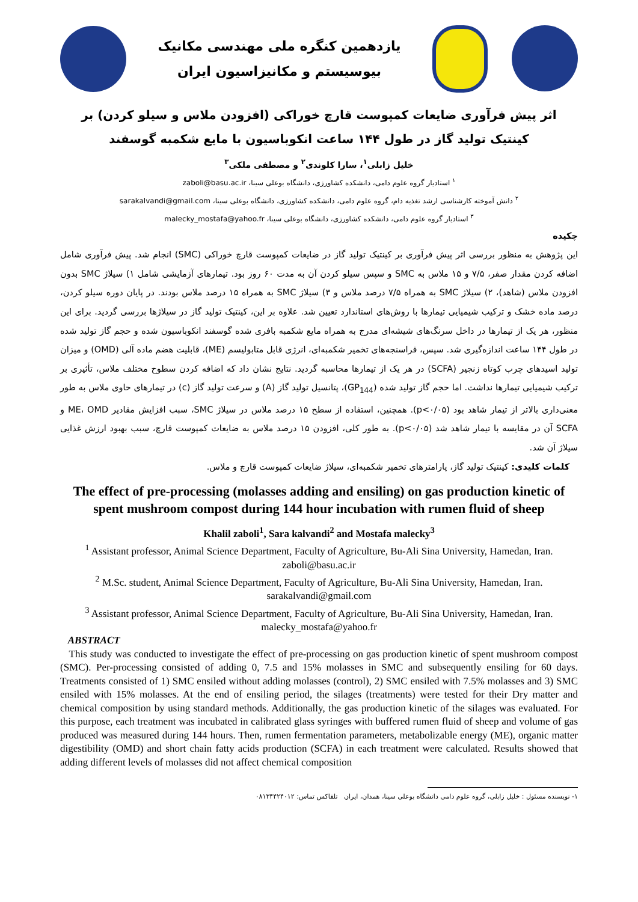یازدهمین کنگره ملی مهندسی مکانیک
بیوسیستم و مکانیزاسیون ایران
اثر پیش فرآوری ضایعات کمپوست قارچ خوراکی (افزودن ملاس و سیلو کردن) بر کینتیک تولید گاز در طول ۱۴۴ ساعت انکوباسیون با مایع شکمبه گوسفند
خلیل زابلی<sup>۱</sup>، سارا کلوندی<sup>۲</sup> و مصطفی ملکی<sup>۳</sup>
<sup>۱</sup> استادیار گروه علوم دامی، دانشکده کشاورزی، دانشگاه بوعلی سینا، zaboli@basu.ac.ir
<sup>۲</sup> دانش آموخته کارشناسی ارشد تغذیه دام، گروه علوم دامی، دانشکده کشاورزی، دانشگاه بوعلی سینا، sarakalvandi@gmail.com
<sup>۳</sup> استادیار گروه علوم دامی، دانشکده کشاورزی، دانشگاه بوعلی سینا، malecky_mostafa@yahoo.fr
چکیده
این پژوهش به منظور بررسی اثر پیش فرآوری بر کینتیک تولید گاز در ضایعات کمپوست قارچ خوراکی (SMC) انجام شد. پیش فرآوری شامل اضافه کردن مقدار صفر، ۷/۵ و ۱۵ ملاس به SMC و سپس سیلو کردن آن به مدت ۶۰ روز بود. تیمارهای آزمایشی شامل ۱) سیلاژ SMC بدون افزودن ملاس (شاهد)، ۲) سیلاژ SMC به همراه ۷/۵ درصد ملاس و ۳) سیلاژ SMC به همراه ۱۵ درصد ملاس بودند. در پایان دوره سیلو کردن، درصد ماده خشک و ترکیب شیمیایی تیمارها با روش‌های استاندارد تعیین شد. علاوه بر این، کینتیک تولید گاز در سیلاژها بررسی گردید. برای این منظور، هر یک از تیمارها در داخل سرنگ‌های شیشه‌ای مدرج به همراه مایع شکمبه بافری شده گوسفند انکوباسیون شده و حجم گاز تولید شده در طول ۱۴۴ ساعت اندازه‌گیری شد. سپس، فراسنجه‌های تخمیر شکمبه‌ای، انرژی قابل متابولیسم (ME)، قابلیت هضم ماده آلی (OMD) و میزان تولید اسیدهای چرب کوتاه زنجیر (SCFA) در هر یک از تیمارها محاسبه گردید. نتایج نشان داد که اضافه کردن سطوح مختلف ملاس، تأثیری بر ترکیب شیمیایی تیمارها نداشت. اما حجم گاز تولید شده (GP<sub>144</sub>)، پتانسیل تولید گاز (A) و سرعت تولید گاز (c) در تیمارهای حاوی ملاس به طور معنی‌داری بالاتر از تیمار شاهد بود (p<۰/۰۵). همچنین، استفاده از سطح ۱۵ درصد ملاس در سیلاژ SMC، سبب افزایش مقادیر ME، OMD و SCFA آن در مقایسه با تیمار شاهد شد (p<۰/۰۵). به طور کلی، افزودن ۱۵ درصد ملاس به ضایعات کمپوست قارچ، سبب بهبود ارزش غذایی سیلاژ آن شد.
کلمات کلیدی: کینتیک تولید گاز، پارامترهای تخمیر شکمبه‌ای، سیلاژ ضایعات کمپوست قارچ و ملاس.
The effect of pre-processing (molasses adding and ensiling) on gas production kinetic of spent mushroom compost during 144 hour incubation with rumen fluid of sheep
Khalil zaboli<sup>1</sup>, Sara kalvandi<sup>2</sup> and Mostafa malecky<sup>3</sup>
<sup>1</sup> Assistant professor, Animal Science Department, Faculty of Agriculture, Bu-Ali Sina University, Hamedan, Iran. zaboli@basu.ac.ir
<sup>2</sup> M.Sc. student, Animal Science Department, Faculty of Agriculture, Bu-Ali Sina University, Hamedan, Iran. sarakalvandi@gmail.com
<sup>3</sup> Assistant professor, Animal Science Department, Faculty of Agriculture, Bu-Ali Sina University, Hamedan, Iran. malecky_mostafa@yahoo.fr
ABSTRACT
This study was conducted to investigate the effect of pre-processing on gas production kinetic of spent mushroom compost (SMC). Per-processing consisted of adding 0, 7.5 and 15% molasses in SMC and subsequently ensiling for 60 days. Treatments consisted of 1) SMC ensiled without adding molasses (control), 2) SMC ensiled with 7.5% molasses and 3) SMC ensiled with 15% molasses. At the end of ensiling period, the silages (treatments) were tested for their Dry matter and chemical composition by using standard methods. Additionally, the gas production kinetic of the silages was evaluated. For this purpose, each treatment was incubated in calibrated glass syringes with buffered rumen fluid of sheep and volume of gas produced was measured during 144 hours. Then, rumen fermentation parameters, metabolizable energy (ME), organic matter digestibility (OMD) and short chain fatty acids production (SCFA) in each treatment were calculated. Results showed that adding different levels of molasses did not affect chemical composition
۱- نویسنده مسئول : خلیل زابلی، گروه علوم دامی دانشگاه بوعلی سینا، همدان، ایران تلفاکس تماس: ۰۸۱۳۴۴۲۴۰۱۲